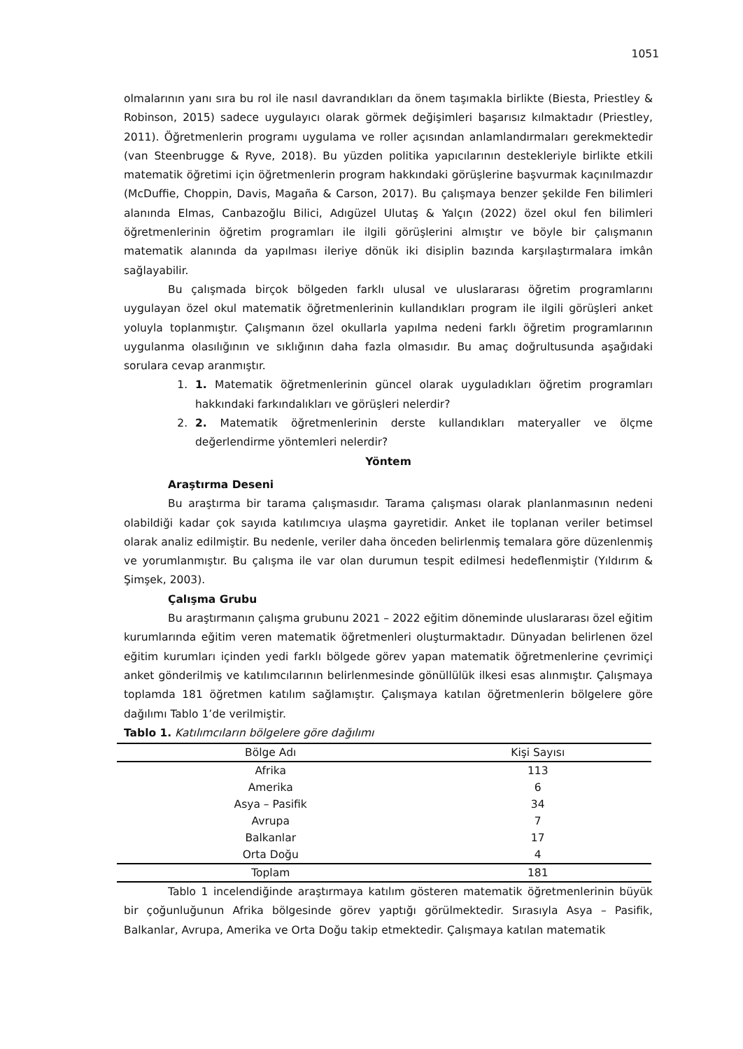1051
olmalarının yanı sıra bu rol ile nasıl davrandıkları da önem taşımakla birlikte (Biesta, Priestley & Robinson, 2015) sadece uygulayıcı olarak görmek değişimleri başarısız kılmaktadır (Priestley, 2011). Öğretmenlerin programı uygulama ve roller açısından anlamlandırmaları gerekmektedir (van Steenbrugge & Ryve, 2018). Bu yüzden politika yapıcılarının destekleriyle birlikte etkili matematik öğretimi için öğretmenlerin program hakkındaki görüşlerine başvurmak kaçınılmazdır (McDuffie, Choppin, Davis, Magaña & Carson, 2017). Bu çalışmaya benzer şekilde Fen bilimleri alanında Elmas, Canbazoğlu Bilici, Adıgüzel Ulutaş & Yalçın (2022) özel okul fen bilimleri öğretmenlerinin öğretim programları ile ilgili görüşlerini almıştır ve böyle bir çalışmanın matematik alanında da yapılması ileriye dönük iki disiplin bazında karşılaştırmalara imkân sağlayabilir.
Bu çalışmada birçok bölgeden farklı ulusal ve uluslararası öğretim programlarını uygulayan özel okul matematik öğretmenlerinin kullandıkları program ile ilgili görüşleri anket yoluyla toplanmıştır. Çalışmanın özel okullarla yapılma nedeni farklı öğretim programlarının uygulanma olasılığının ve sıklığının daha fazla olmasıdır. Bu amaç doğrultusunda aşağıdaki sorulara cevap aranmıştır.
1. 1. Matematik öğretmenlerinin güncel olarak uyguladıkları öğretim programları hakkındaki farkındalıkları ve görüşleri nelerdir?
2. 2. Matematik öğretmenlerinin derste kullandıkları materyaller ve ölçme değerlendirme yöntemleri nelerdir?
Yöntem
Araştırma Deseni
Bu araştırma bir tarama çalışmasıdır. Tarama çalışması olarak planlanmasının nedeni olabildiği kadar çok sayıda katılımcıya ulaşma gayretidir. Anket ile toplanan veriler betimsel olarak analiz edilmiştir. Bu nedenle, veriler daha önceden belirlenmiş temalara göre düzenlenmiş ve yorumlanmıştır. Bu çalışma ile var olan durumun tespit edilmesi hedeflenmiştir (Yıldırım & Şimşek, 2003).
Çalışma Grubu
Bu araştırmanın çalışma grubunu 2021 – 2022 eğitim döneminde uluslararası özel eğitim kurumlarında eğitim veren matematik öğretmenleri oluşturmaktadır. Dünyadan belirlenen özel eğitim kurumları içinden yedi farklı bölgede görev yapan matematik öğretmenlerine çevrimiçi anket gönderilmiş ve katılımcılarının belirlenmesinde gönüllülük ilkesi esas alınmıştır. Çalışmaya toplamda 181 öğretmen katılım sağlamıştır. Çalışmaya katılan öğretmenlerin bölgelere göre dağılımı Tablo 1’de verilmiştir.
Tablo 1. Katılımcıların bölgelere göre dağılımı
| Bölge Adı | Kişi Sayısı |
| --- | --- |
| Afrika | 113 |
| Amerika | 6 |
| Asya – Pasifik | 34 |
| Avrupa | 7 |
| Balkanlar | 17 |
| Orta Doğu | 4 |
| Toplam | 181 |
Tablo 1 incelendiğinde araştırmaya katılım gösteren matematik öğretmenlerinin büyük bir çoğunluğunun Afrika bölgesinde görev yaptığı görülmektedir. Sırasıyla Asya – Pasifik, Balkanlar, Avrupa, Amerika ve Orta Doğu takip etmektedir. Çalışmaya katılan matematik